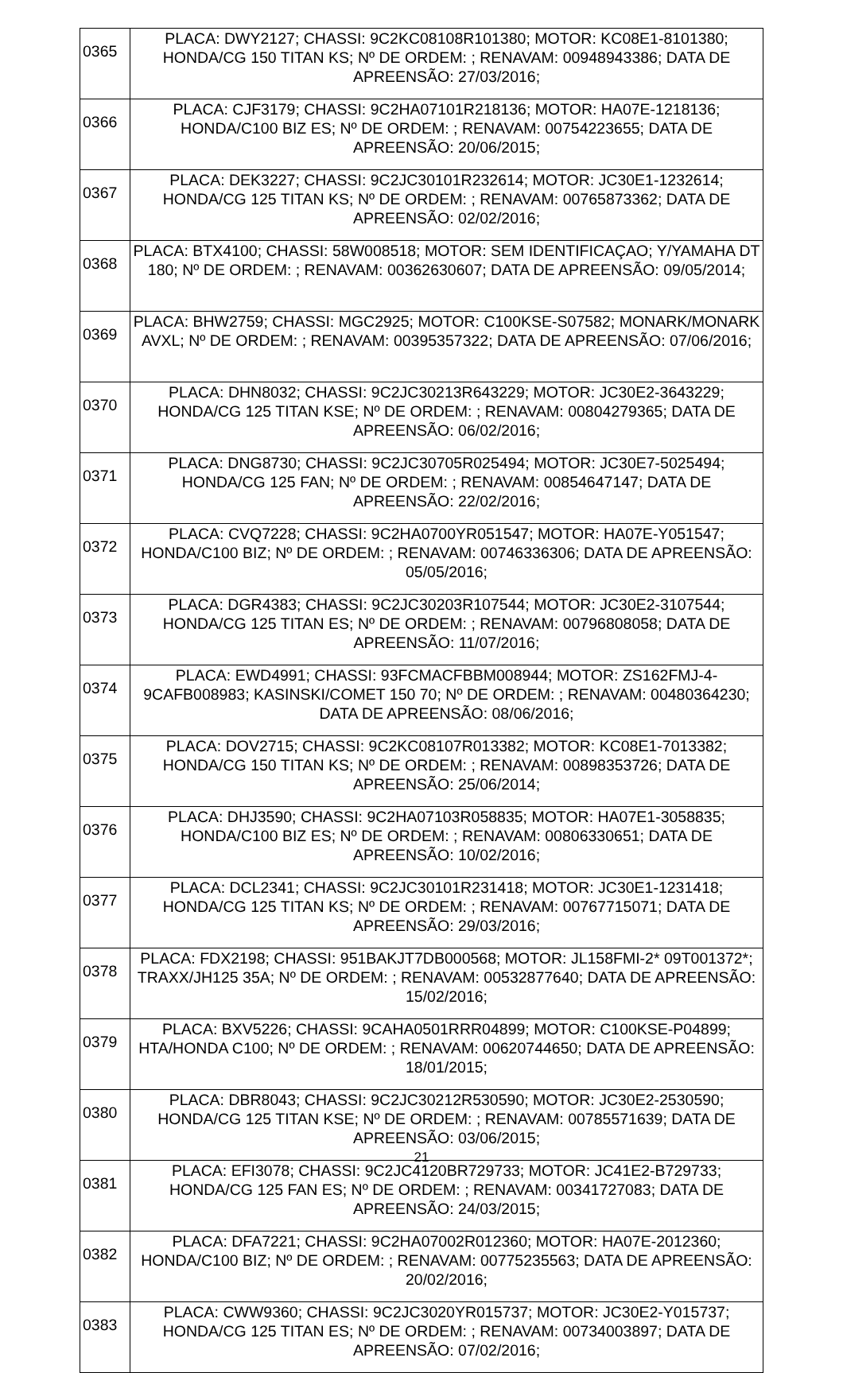| 0365 | PLACA: DWY2127; CHASSI: 9C2KC08108R101380; MOTOR: KC08E1-8101380; HONDA/CG 150 TITAN KS; Nº DE ORDEM: ; RENAVAM: 00948943386; DATA DE APREENSÃO: 27/03/2016; |
| 0366 | PLACA: CJF3179; CHASSI: 9C2HA07101R218136; MOTOR: HA07E-1218136; HONDA/C100 BIZ ES; Nº DE ORDEM: ; RENAVAM: 00754223655; DATA DE APREENSÃO: 20/06/2015; |
| 0367 | PLACA: DEK3227; CHASSI: 9C2JC30101R232614; MOTOR: JC30E1-1232614; HONDA/CG 125 TITAN KS; Nº DE ORDEM: ; RENAVAM: 00765873362; DATA DE APREENSÃO: 02/02/2016; |
| 0368 | PLACA: BTX4100; CHASSI: 58W008518; MOTOR: SEM IDENTIFICAÇAO; Y/YAMAHA DT 180; Nº DE ORDEM: ; RENAVAM: 00362630607; DATA DE APREENSÃO: 09/05/2014; |
| 0369 | PLACA: BHW2759; CHASSI: MGC2925; MOTOR: C100KSE-S07582; MONARK/MONARK AVXL; Nº DE ORDEM: ; RENAVAM: 00395357322; DATA DE APREENSÃO: 07/06/2016; |
| 0370 | PLACA: DHN8032; CHASSI: 9C2JC30213R643229; MOTOR: JC30E2-3643229; HONDA/CG 125 TITAN KSE; Nº DE ORDEM: ; RENAVAM: 00804279365; DATA DE APREENSÃO: 06/02/2016; |
| 0371 | PLACA: DNG8730; CHASSI: 9C2JC30705R025494; MOTOR: JC30E7-5025494; HONDA/CG 125 FAN; Nº DE ORDEM: ; RENAVAM: 00854647147; DATA DE APREENSÃO: 22/02/2016; |
| 0372 | PLACA: CVQ7228; CHASSI: 9C2HA0700YR051547; MOTOR: HA07E-Y051547; HONDA/C100 BIZ; Nº DE ORDEM: ; RENAVAM: 00746336306; DATA DE APREENSÃO: 05/05/2016; |
| 0373 | PLACA: DGR4383; CHASSI: 9C2JC30203R107544; MOTOR: JC30E2-3107544; HONDA/CG 125 TITAN ES; Nº DE ORDEM: ; RENAVAM: 00796808058; DATA DE APREENSÃO: 11/07/2016; |
| 0374 | PLACA: EWD4991; CHASSI: 93FCMACFBBM008944; MOTOR: ZS162FMJ-4-9CAFB008983; KASINSKI/COMET 150 70; Nº DE ORDEM: ; RENAVAM: 00480364230; DATA DE APREENSÃO: 08/06/2016; |
| 0375 | PLACA: DOV2715; CHASSI: 9C2KC08107R013382; MOTOR: KC08E1-7013382; HONDA/CG 150 TITAN KS; Nº DE ORDEM: ; RENAVAM: 00898353726; DATA DE APREENSÃO: 25/06/2014; |
| 0376 | PLACA: DHJ3590; CHASSI: 9C2HA07103R058835; MOTOR: HA07E1-3058835; HONDA/C100 BIZ ES; Nº DE ORDEM: ; RENAVAM: 00806330651; DATA DE APREENSÃO: 10/02/2016; |
| 0377 | PLACA: DCL2341; CHASSI: 9C2JC30101R231418; MOTOR: JC30E1-1231418; HONDA/CG 125 TITAN KS; Nº DE ORDEM: ; RENAVAM: 00767715071; DATA DE APREENSÃO: 29/03/2016; |
| 0378 | PLACA: FDX2198; CHASSI: 951BAKJT7DB000568; MOTOR: JL158FMI-2* 09T001372*; TRAXX/JH125 35A; Nº DE ORDEM: ; RENAVAM: 00532877640; DATA DE APREENSÃO: 15/02/2016; |
| 0379 | PLACA: BXV5226; CHASSI: 9CAHA0501RRR04899; MOTOR: C100KSE-P04899; HTA/HONDA C100; Nº DE ORDEM: ; RENAVAM: 00620744650; DATA DE APREENSÃO: 18/01/2015; |
| 0380 | PLACA: DBR8043; CHASSI: 9C2JC30212R530590; MOTOR: JC30E2-2530590; HONDA/CG 125 TITAN KSE; Nº DE ORDEM: ; RENAVAM: 00785571639; DATA DE APREENSÃO: 03/06/2015; |
| 0381 | PLACA: EFI3078; CHASSI: 9C2JC4120BR729733; MOTOR: JC41E2-B729733; HONDA/CG 125 FAN ES; Nº DE ORDEM: ; RENAVAM: 00341727083; DATA DE APREENSÃO: 24/03/2015; |
| 0382 | PLACA: DFA7221; CHASSI: 9C2HA07002R012360; MOTOR: HA07E-2012360; HONDA/C100 BIZ; Nº DE ORDEM: ; RENAVAM: 00775235563; DATA DE APREENSÃO: 20/02/2016; |
| 0383 | PLACA: CWW9360; CHASSI: 9C2JC3020YR015737; MOTOR: JC30E2-Y015737; HONDA/CG 125 TITAN ES; Nº DE ORDEM: ; RENAVAM: 00734003897; DATA DE APREENSÃO: 07/02/2016; |
21